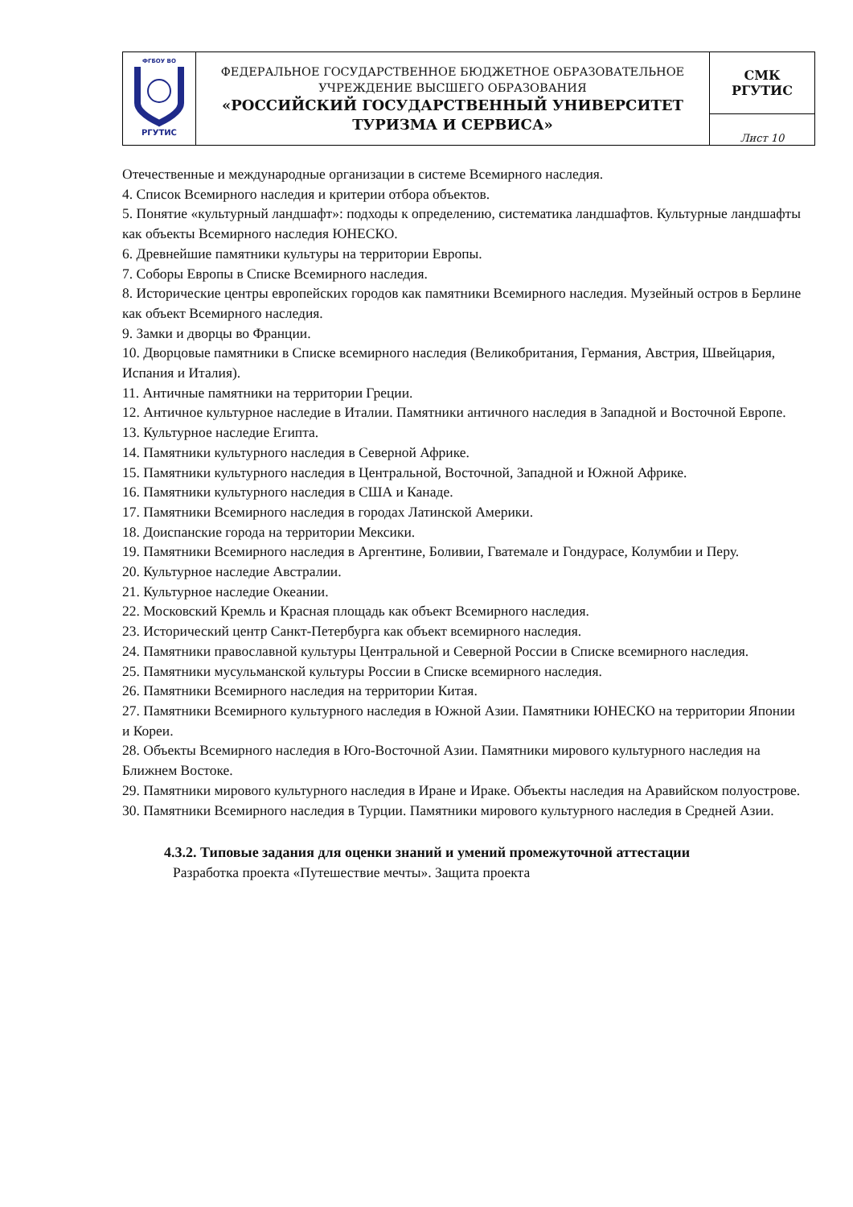| ФГБОУ ВО РГУТИС | ФЕДЕРАЛЬНОЕ ГОСУДАРСТВЕННОЕ БЮДЖЕТНОЕ ОБРАЗОВАТЕЛЬНОЕ УЧРЕЖДЕНИЕ ВЫСШЕГО ОБРАЗОВАНИЯ «РОССИЙСКИЙ ГОСУДАРСТВЕННЫЙ УНИВЕРСИТЕТ ТУРИЗМА И СЕРВИСА» | СМК РГУТИС |
| | | Лист 10 |
Отечественные и международные организации в системе Всемирного наследия.
4. Список Всемирного наследия и критерии отбора объектов.
5. Понятие «культурный ландшафт»: подходы к определению, систематика ландшафтов. Культурные ландшафты как объекты Всемирного наследия ЮНЕСКО.
6. Древнейшие памятники культуры на территории Европы.
7. Соборы Европы в Списке Всемирного наследия.
8. Исторические центры европейских городов как памятники Всемирного наследия. Музейный остров в Берлине как объект Всемирного наследия.
9. Замки и дворцы во Франции.
10. Дворцовые памятники в Списке всемирного наследия (Великобритания, Германия, Австрия, Швейцария, Испания и Италия).
11. Античные памятники на территории Греции.
12. Античное культурное наследие в Италии. Памятники античного наследия в Западной и Восточной Европе.
13. Культурное наследие Египта.
14. Памятники культурного наследия в Северной Африке.
15. Памятники культурного наследия в Центральной, Восточной, Западной и Южной Африке.
16. Памятники культурного наследия в США и Канаде.
17. Памятники Всемирного наследия в городах Латинской Америки.
18. Доиспанские города на территории Мексики.
19. Памятники Всемирного наследия в Аргентине, Боливии, Гватемале и Гондурасе, Колумбии и Перу.
20. Культурное наследие Австралии.
21. Культурное наследие Океании.
22. Московский Кремль и Красная площадь как объект Всемирного наследия.
23. Исторический центр Санкт-Петербурга как объект всемирного наследия.
24. Памятники православной культуры Центральной и Северной России в Списке всемирного наследия.
25. Памятники мусульманской культуры России в Списке всемирного наследия.
26. Памятники Всемирного наследия на территории Китая.
27. Памятники Всемирного культурного наследия в Южной Азии. Памятники ЮНЕСКО на территории Японии и Кореи.
28. Объекты Всемирного наследия в Юго-Восточной Азии. Памятники мирового культурного наследия на Ближнем Востоке.
29. Памятники мирового культурного наследия в Иране и Ираке. Объекты наследия на Аравийском полуострове.
30. Памятники Всемирного наследия в Турции. Памятники мирового культурного наследия в Средней Азии.
4.3.2. Типовые задания для оценки знаний и умений промежуточной аттестации
Разработка проекта «Путешествие мечты». Защита проекта